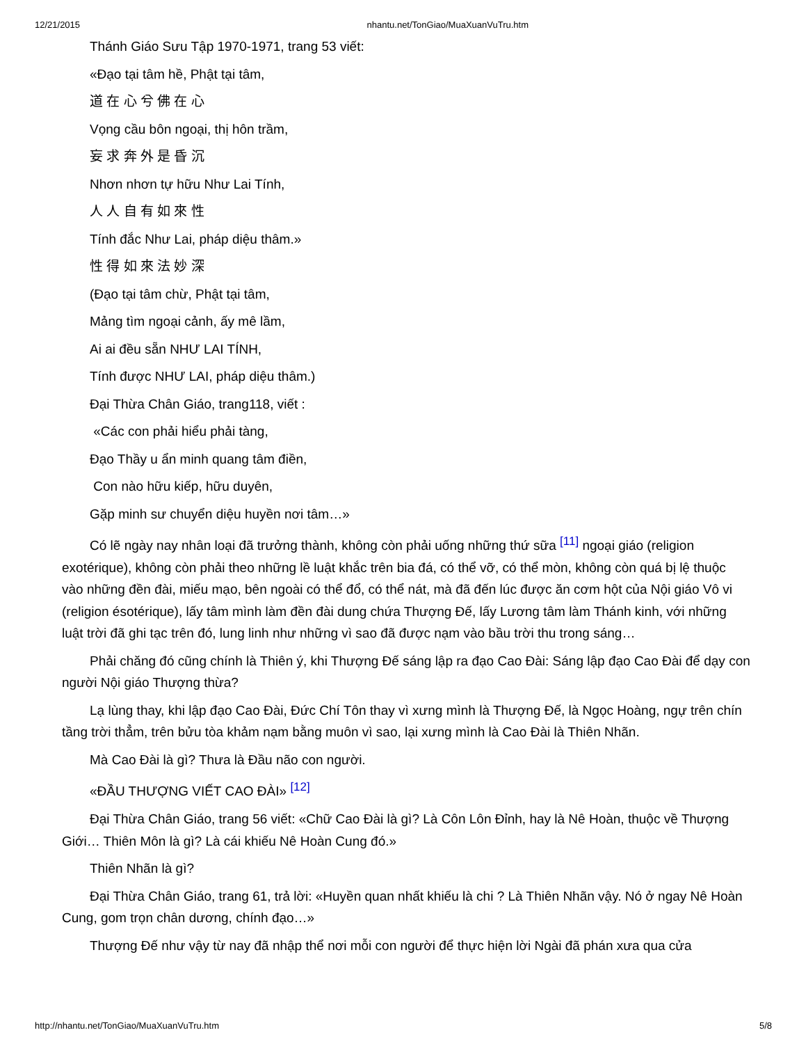12/21/2015 nhantu.net/TonGiao/MuaXuanVuTru.htm
Thánh Giáo Sưu Tập 1970-1971, trang 53 viết:
«Đạo tại tâm hề, Phật tại tâm,
道 在 心 兮 佛 在 心
Vọng cầu bôn ngoại, thị hôn trầm,
妄 求 奔 外 是 昏 沉
Nhơn nhơn tự hữu Như Lai Tính,
人 人 自 有 如 來 性
Tính đắc Như Lai, pháp diệu thâm.»
性 得 如 來 法 妙 深
(Đạo tại tâm chừ, Phật tại tâm,
Mảng tìm ngoại cảnh, ấy mê lầm,
Ai ai đều sẵn NHƯ LAI TÍNH,
Tính được NHƯ LAI, pháp diệu thâm.)
Đại Thừa Chân Giáo, trang118, viết :
«Các con phải hiểu phải tàng,
Đạo Thầy u ẩn minh quang tâm điền,
Con nào hữu kiếp, hữu duyên,
Gặp minh sư chuyển diệu huyền nơi tâm…»
Có lẽ ngày nay nhân loại đã trưởng thành, không còn phải uống những thứ sữa <sup>[11]</sup> ngoại giáo (religion exotérique), không còn phải theo những lề luật khắc trên bia đá, có thể vỡ, có thể mòn, không còn quá bị lệ thuộc vào những đền đài, miếu mạo, bên ngoài có thể đổ, có thể nát, mà đã đến lúc được ăn cơm hột của Nội giáo Vô vi (religion ésotérique), lấy tâm mình làm đền đài dung chứa Thượng Đế, lấy Lương tâm làm Thánh kinh, với những luật trời đã ghi tạc trên đó, lung linh như những vì sao đã được nạm vào bầu trời thu trong sáng…
Phải chăng đó cũng chính là Thiên ý, khi Thượng Đế sáng lập ra đạo Cao Đài: Sáng lập đạo Cao Đài để dạy con người Nội giáo Thượng thừa?
Lạ lùng thay, khi lập đạo Cao Đài, Đức Chí Tôn thay vì xưng mình là Thượng Đế, là Ngọc Hoàng, ngự trên chín tầng trời thẳm, trên bửu tòa khảm nạm bằng muôn vì sao, lại xưng mình là Cao Đài là Thiên Nhãn.
Mà Cao Đài là gì? Thưa là Đầu não con người.
«ĐẦU THƯỢNG VIẾT CAO ĐÀI» <sup>[12]</sup>
Đại Thừa Chân Giáo, trang 56 viết: «Chữ Cao Đài là gì? Là Côn Lôn Đỉnh, hay là Nê Hoàn, thuộc về Thượng Giới… Thiên Môn là gì? Là cái khiếu Nê Hoàn Cung đó.»
Thiên Nhãn là gì?
Đại Thừa Chân Giáo, trang 61, trả lời: «Huyền quan nhất khiếu là chi ? Là Thiên Nhãn vậy. Nó ở ngay Nê Hoàn Cung, gom trọn chân dương, chính đạo…»
Thượng Đế như vậy từ nay đã nhập thể nơi mỗi con người để thực hiện lời Ngài đã phán xưa qua cửa
http://nhantu.net/TonGiao/MuaXuanVuTru.htm 5/8